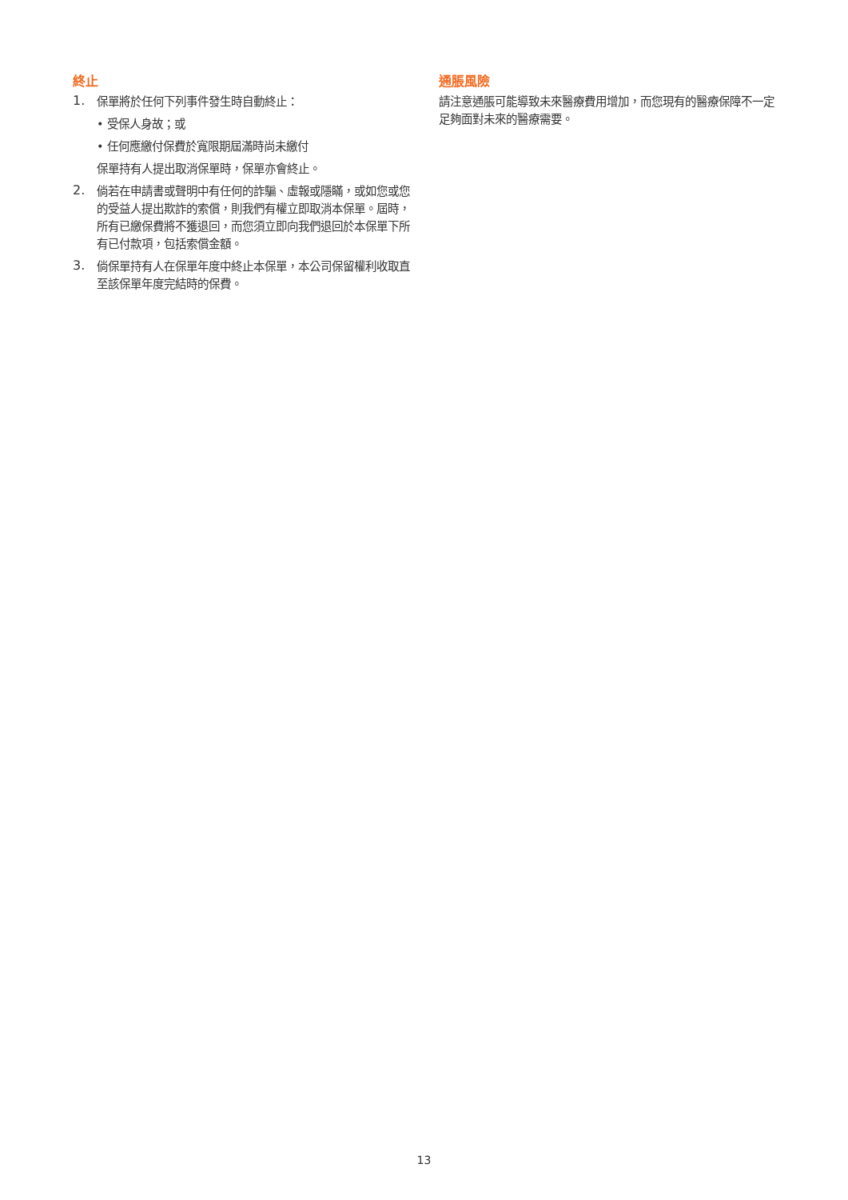終止
1.
保單將於任何下列事件發生時自動終止：
• 受保人身故；或
• 任何應繳付保費於寬限期屆滿時尚未繳付
保單持有人提出取消保單時，保單亦會終止。
2.
倘若在申請書或聲明中有任何的詐騙、虛報或隱瞞，或如您或您的受益人提出欺詐的索償，則我們有權立即取消本保單。屆時，所有已繳保費將不獲退回，而您須立即向我們退回於本保單下所有已付款項，包括索償金額。
3.
倘保單持有人在保單年度中終止本保單，本公司保留權利收取直至該保單年度完結時的保費。
通脹風險
請注意通脹可能導致未來醫療費用增加，而您現有的醫療保障不一定足夠面對未來的醫療需要。
13